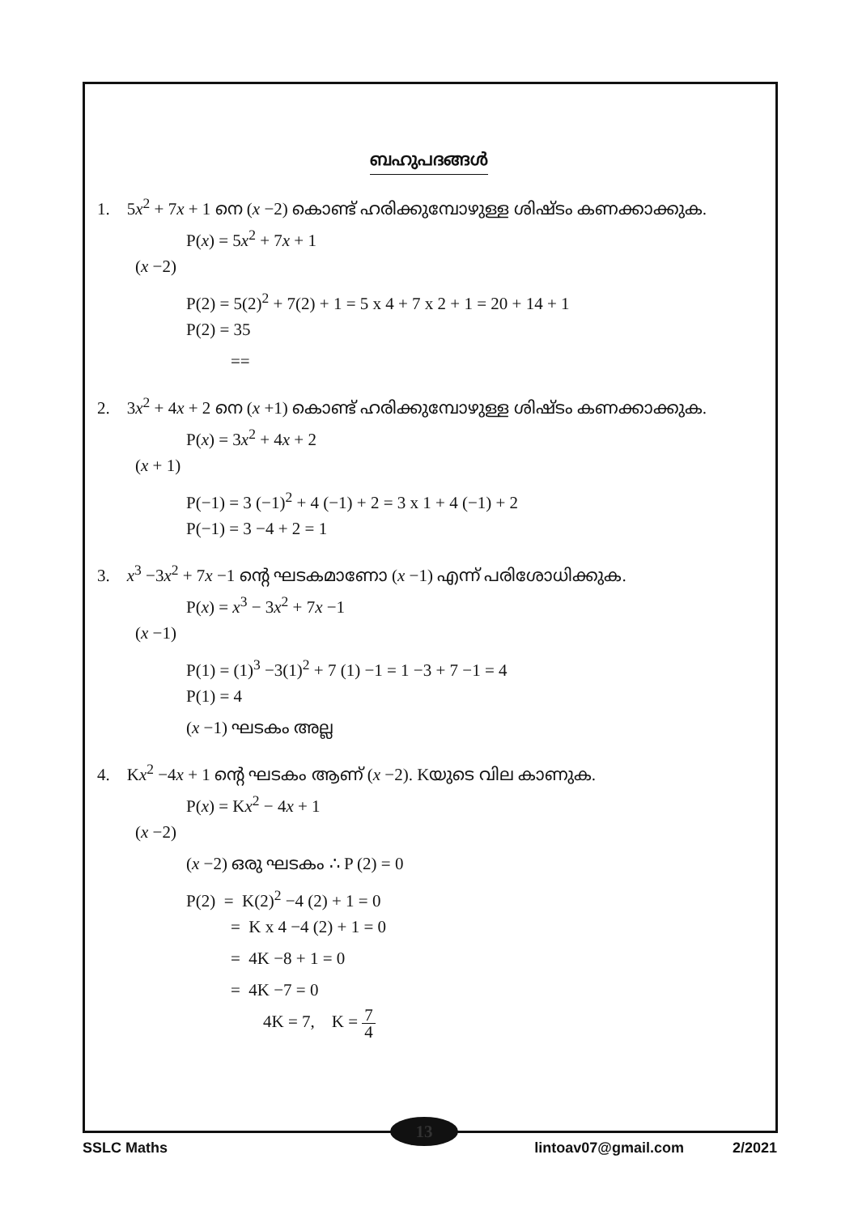ബഹുപദങ്ങൾ
1. 5x<sup>2</sup> + 7x + 1 നെ (x −2) കൊണ്ട് ഹരിക്കുമ്പോഴുള്ള ശിഷ്ടം കണക്കാക്കുക.
P(x) = 5x<sup>2</sup> + 7x + 1
(x −2)
P(2) = 5(2)<sup>2</sup> + 7(2) + 1 = 5 x 4 + 7 x 2 + 1 = 20 + 14 + 1
P(2) = 35
==
2. 3x<sup>2</sup> + 4x + 2 നെ (x +1) കൊണ്ട് ഹരിക്കുമ്പോഴുള്ള ശിഷ്ടം കണക്കാക്കുക.
P(x) = 3x<sup>2</sup> + 4x + 2
(x + 1)
P(−1) = 3 (−1)<sup>2</sup> + 4 (−1) + 2 = 3 x 1 + 4 (−1) + 2
P(−1) = 3 −4 + 2 = 1
3. x<sup>3</sup> −3x<sup>2</sup> + 7x −1 ന്റെ ഘടകമാണോ (x −1) എന്ന് പരിശോധിക്കുക.
P(x) = x<sup>3</sup> − 3x<sup>2</sup> + 7x −1
(x −1)
P(1) = (1)<sup>3</sup> −3(1)<sup>2</sup> + 7 (1) −1 = 1 −3 + 7 −1 = 4
P(1) = 4
(x −1) ഘടകം അല്ല
4. Kx<sup>2</sup> −4x + 1 ന്റെ ഘടകം ആണ് (x −2). Kയുടെ വില കാണുക.
P(x) = Kx<sup>2</sup> − 4x + 1
(x −2)
(x −2) ഒരു ഘടകം ∴ P (2) = 0
P(2) = K(2)<sup>2</sup> −4 (2) + 1 = 0
= K x 4 −4 (2) + 1 = 0
= 4K −8 + 1 = 0
= 4K −7 = 0
4K = 7, K = 7 4
13
SSLC Maths lintoav07@gmail.com 2/2021